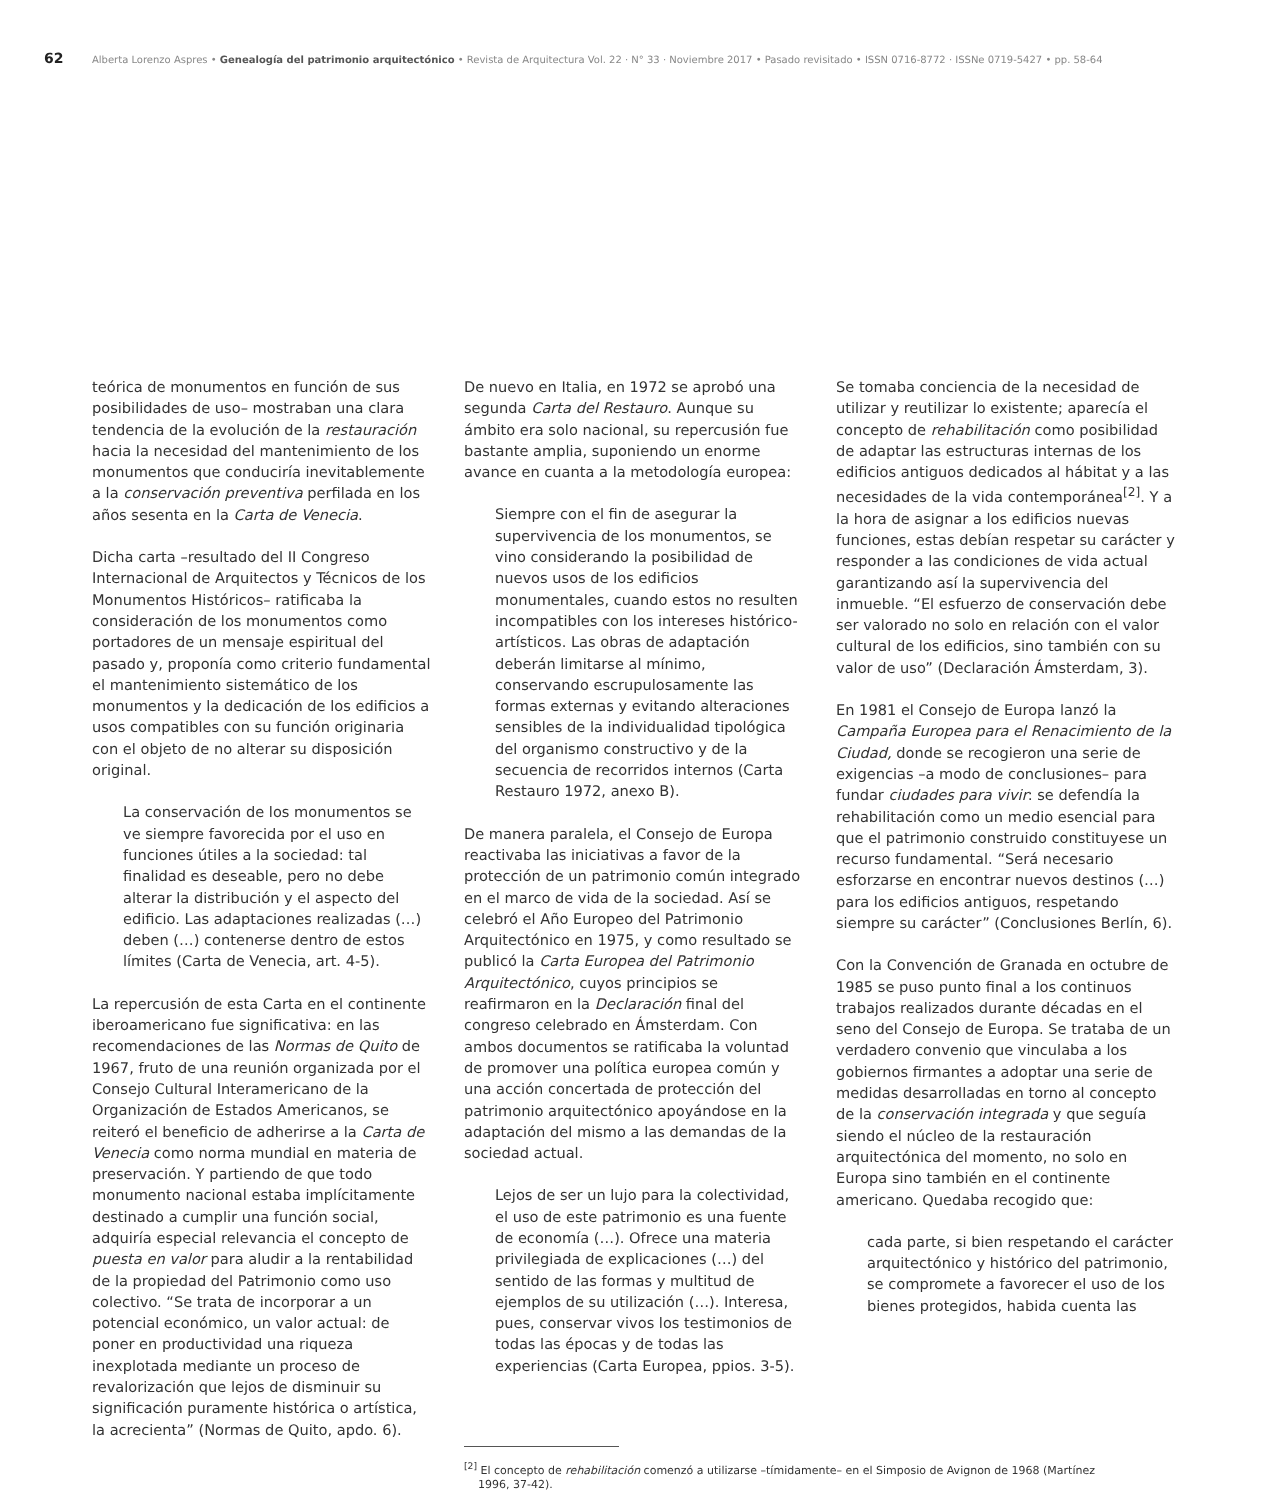62 Alberta Lorenzo Aspres • Genealogía del patrimonio arquitectónico • Revista de Arquitectura Vol. 22 · N° 33 · Noviembre 2017 • Pasado revisitado • ISSN 0716-8772 · ISSNe 0719-5427 • pp. 58-64
teórica de monumentos en función de sus posibilidades de uso– mostraban una clara tendencia de la evolución de la restauración hacia la necesidad del mantenimiento de los monumentos que conduciría inevitablemente a la conservación preventiva perfilada en los años sesenta en la Carta de Venecia.
Dicha carta –resultado del II Congreso Internacional de Arquitectos y Técnicos de los Monumentos Históricos– ratificaba la consideración de los monumentos como portadores de un mensaje espiritual del pasado y, proponía como criterio fundamental el mantenimiento sistemático de los monumentos y la dedicación de los edificios a usos compatibles con su función originaria con el objeto de no alterar su disposición original.
La conservación de los monumentos se ve siempre favorecida por el uso en funciones útiles a la sociedad: tal finalidad es deseable, pero no debe alterar la distribución y el aspecto del edificio. Las adaptaciones realizadas (…) deben (…) contenerse dentro de estos límites (Carta de Venecia, art. 4-5).
La repercusión de esta Carta en el continente iberoamericano fue significativa: en las recomendaciones de las Normas de Quito de 1967, fruto de una reunión organizada por el Consejo Cultural Interamericano de la Organización de Estados Americanos, se reiteró el beneficio de adherirse a la Carta de Venecia como norma mundial en materia de preservación. Y partiendo de que todo monumento nacional estaba implícitamente destinado a cumplir una función social, adquiría especial relevancia el concepto de puesta en valor para aludir a la rentabilidad de la propiedad del Patrimonio como uso colectivo. “Se trata de incorporar a un potencial económico, un valor actual: de poner en productividad una riqueza inexplotada mediante un proceso de revalorización que lejos de disminuir su significación puramente histórica o artística, la acrecienta” (Normas de Quito, apdo. 6).
De nuevo en Italia, en 1972 se aprobó una segunda Carta del Restauro. Aunque su ámbito era solo nacional, su repercusión fue bastante amplia, suponiendo un enorme avance en cuanta a la metodología europea:
Siempre con el fin de asegurar la supervivencia de los monumentos, se vino considerando la posibilidad de nuevos usos de los edificios monumentales, cuando estos no resulten incompatibles con los intereses histórico-artísticos. Las obras de adaptación deberán limitarse al mínimo, conservando escrupulosamente las formas externas y evitando alteraciones sensibles de la individualidad tipológica del organismo constructivo y de la secuencia de recorridos internos (Carta Restauro 1972, anexo B).
De manera paralela, el Consejo de Europa reactivaba las iniciativas a favor de la protección de un patrimonio común integrado en el marco de vida de la sociedad. Así se celebró el Año Europeo del Patrimonio Arquitectónico en 1975, y como resultado se publicó la Carta Europea del Patrimonio Arquitectónico, cuyos principios se reafirmaron en la Declaración final del congreso celebrado en Ámsterdam. Con ambos documentos se ratificaba la voluntad de promover una política europea común y una acción concertada de protección del patrimonio arquitectónico apoyándose en la adaptación del mismo a las demandas de la sociedad actual.
Lejos de ser un lujo para la colectividad, el uso de este patrimonio es una fuente de economía (…). Ofrece una materia privilegiada de explicaciones (…) del sentido de las formas y multitud de ejemplos de su utilización (…). Interesa, pues, conservar vivos los testimonios de todas las épocas y de todas las experiencias (Carta Europea, ppios. 3-5).
<sup>[2]</sup> El concepto de rehabilitación comenzó a utilizarse –tímidamente– en el Simposio de Avignon de 1968 (Martínez
1996, 37-42).
Se tomaba conciencia de la necesidad de utilizar y reutilizar lo existente; aparecía el concepto de rehabilitación como posibilidad de adaptar las estructuras internas de los edificios antiguos dedicados al hábitat y a las necesidades de la vida contemporánea<sup>[2]</sup>. Y a la hora de asignar a los edificios nuevas funciones, estas debían respetar su carácter y responder a las condiciones de vida actual garantizando así la supervivencia del inmueble. “El esfuerzo de conservación debe ser valorado no solo en relación con el valor cultural de los edificios, sino también con su valor de uso” (Declaración Ámsterdam, 3).
En 1981 el Consejo de Europa lanzó la Campaña Europea para el Renacimiento de la Ciudad, donde se recogieron una serie de exigencias –a modo de conclusiones– para fundar ciudades para vivir: se defendía la rehabilitación como un medio esencial para que el patrimonio construido constituyese un recurso fundamental. “Será necesario esforzarse en encontrar nuevos destinos (…) para los edificios antiguos, respetando siempre su carácter” (Conclusiones Berlín, 6).
Con la Convención de Granada en octubre de 1985 se puso punto final a los continuos trabajos realizados durante décadas en el seno del Consejo de Europa. Se trataba de un verdadero convenio que vinculaba a los gobiernos firmantes a adoptar una serie de medidas desarrolladas en torno al concepto de la conservación integrada y que seguía siendo el núcleo de la restauración arquitectónica del momento, no solo en Europa sino también en el continente americano. Quedaba recogido que:
cada parte, si bien respetando el carácter arquitectónico y histórico del patrimonio, se compromete a favorecer el uso de los bienes protegidos, habida cuenta las